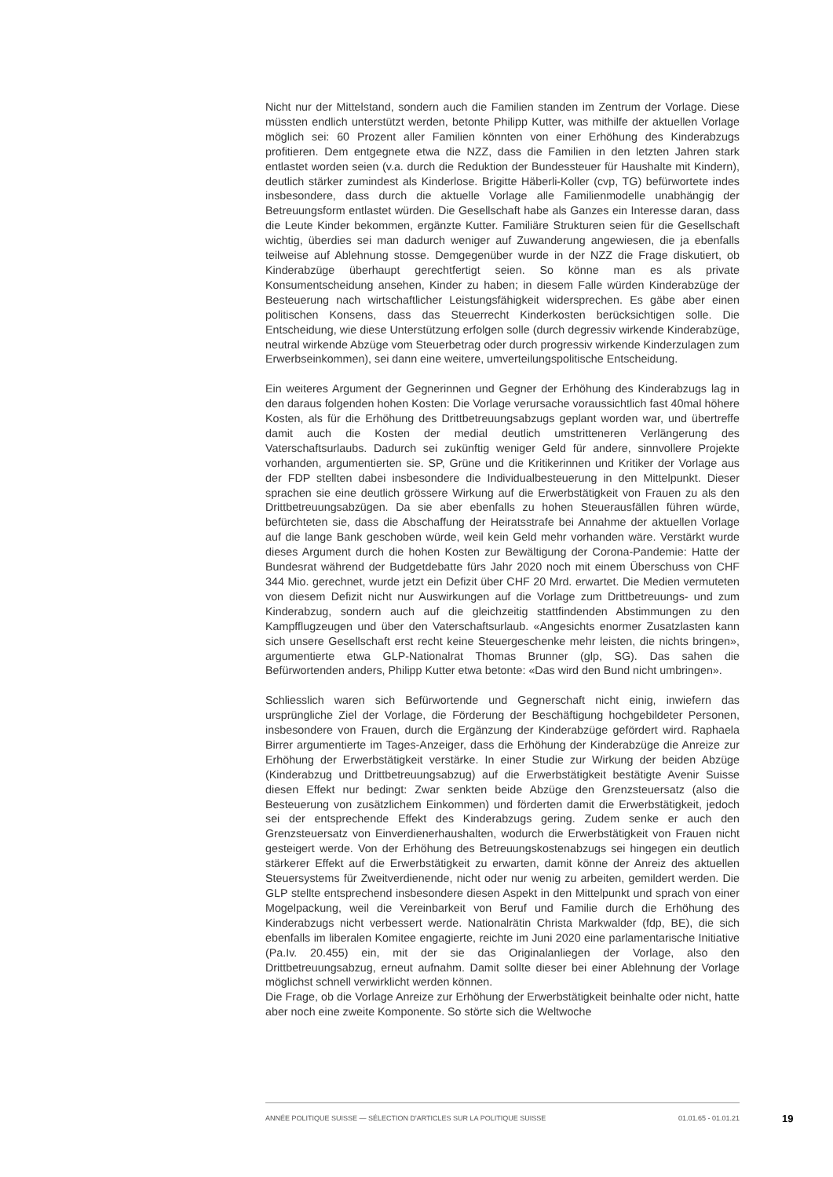Nicht nur der Mittelstand, sondern auch die Familien standen im Zentrum der Vorlage. Diese müssten endlich unterstützt werden, betonte Philipp Kutter, was mithilfe der aktuellen Vorlage möglich sei: 60 Prozent aller Familien könnten von einer Erhöhung des Kinderabzugs profitieren. Dem entgegnete etwa die NZZ, dass die Familien in den letzten Jahren stark entlastet worden seien (v.a. durch die Reduktion der Bundessteuer für Haushalte mit Kindern), deutlich stärker zumindest als Kinderlose. Brigitte Häberli-Koller (cvp, TG) befürwortete indes insbesondere, dass durch die aktuelle Vorlage alle Familienmodelle unabhängig der Betreuungsform entlastet würden. Die Gesellschaft habe als Ganzes ein Interesse daran, dass die Leute Kinder bekommen, ergänzte Kutter. Familiäre Strukturen seien für die Gesellschaft wichtig, überdies sei man dadurch weniger auf Zuwanderung angewiesen, die ja ebenfalls teilweise auf Ablehnung stosse. Demgegenüber wurde in der NZZ die Frage diskutiert, ob Kinderabzüge überhaupt gerechtfertigt seien. So könne man es als private Konsumentscheidung ansehen, Kinder zu haben; in diesem Falle würden Kinderabzüge der Besteuerung nach wirtschaftlicher Leistungsfähigkeit widersprechen. Es gäbe aber einen politischen Konsens, dass das Steuerrecht Kinderkosten berücksichtigen solle. Die Entscheidung, wie diese Unterstützung erfolgen solle (durch degressiv wirkende Kinderabzüge, neutral wirkende Abzüge vom Steuerbetrag oder durch progressiv wirkende Kinderzulagen zum Erwerbseinkommen), sei dann eine weitere, umverteilungspolitische Entscheidung.
Ein weiteres Argument der Gegnerinnen und Gegner der Erhöhung des Kinderabzugs lag in den daraus folgenden hohen Kosten: Die Vorlage verursache voraussichtlich fast 40mal höhere Kosten, als für die Erhöhung des Drittbetreuungsabzugs geplant worden war, und übertreffe damit auch die Kosten der medial deutlich umstritteneren Verlängerung des Vaterschaftsurlaubs. Dadurch sei zukünftig weniger Geld für andere, sinnvollere Projekte vorhanden, argumentierten sie. SP, Grüne und die Kritikerinnen und Kritiker der Vorlage aus der FDP stellten dabei insbesondere die Individualbesteuerung in den Mittelpunkt. Dieser sprachen sie eine deutlich grössere Wirkung auf die Erwerbstätigkeit von Frauen zu als den Drittbetreuungsabzügen. Da sie aber ebenfalls zu hohen Steuerausfällen führen würde, befürchteten sie, dass die Abschaffung der Heiratsstrafe bei Annahme der aktuellen Vorlage auf die lange Bank geschoben würde, weil kein Geld mehr vorhanden wäre. Verstärkt wurde dieses Argument durch die hohen Kosten zur Bewältigung der Corona-Pandemie: Hatte der Bundesrat während der Budgetdebatte fürs Jahr 2020 noch mit einem Überschuss von CHF 344 Mio. gerechnet, wurde jetzt ein Defizit über CHF 20 Mrd. erwartet. Die Medien vermuteten von diesem Defizit nicht nur Auswirkungen auf die Vorlage zum Drittbetreuungs- und zum Kinderabzug, sondern auch auf die gleichzeitig stattfindenden Abstimmungen zu den Kampfflugzeugen und über den Vaterschaftsurlaub. «Angesichts enormer Zusatzlasten kann sich unsere Gesellschaft erst recht keine Steuergeschenke mehr leisten, die nichts bringen», argumentierte etwa GLP-Nationalrat Thomas Brunner (glp, SG). Das sahen die Befürwortenden anders, Philipp Kutter etwa betonte: «Das wird den Bund nicht umbringen».
Schliesslich waren sich Befürwortende und Gegnerschaft nicht einig, inwiefern das ursprüngliche Ziel der Vorlage, die Förderung der Beschäftigung hochgebildeter Personen, insbesondere von Frauen, durch die Ergänzung der Kinderabzüge gefördert wird. Raphaela Birrer argumentierte im Tages-Anzeiger, dass die Erhöhung der Kinderabzüge die Anreize zur Erhöhung der Erwerbstätigkeit verstärke. In einer Studie zur Wirkung der beiden Abzüge (Kinderabzug und Drittbetreuungsabzug) auf die Erwerbstätigkeit bestätigte Avenir Suisse diesen Effekt nur bedingt: Zwar senkten beide Abzüge den Grenzsteuersatz (also die Besteuerung von zusätzlichem Einkommen) und förderten damit die Erwerbstätigkeit, jedoch sei der entsprechende Effekt des Kinderabzugs gering. Zudem senke er auch den Grenzsteuersatz von Einverdienerhaushalten, wodurch die Erwerbstätigkeit von Frauen nicht gesteigert werde. Von der Erhöhung des Betreuungskostenabzugs sei hingegen ein deutlich stärkerer Effekt auf die Erwerbstätigkeit zu erwarten, damit könne der Anreiz des aktuellen Steuersystems für Zweitverdienende, nicht oder nur wenig zu arbeiten, gemildert werden. Die GLP stellte entsprechend insbesondere diesen Aspekt in den Mittelpunkt und sprach von einer Mogelpackung, weil die Vereinbarkeit von Beruf und Familie durch die Erhöhung des Kinderabzugs nicht verbessert werde. Nationalrätin Christa Markwalder (fdp, BE), die sich ebenfalls im liberalen Komitee engagierte, reichte im Juni 2020 eine parlamentarische Initiative (Pa.Iv. 20.455) ein, mit der sie das Originalanliegen der Vorlage, also den Drittbetreuungsabzug, erneut aufnahm. Damit sollte dieser bei einer Ablehnung der Vorlage möglichst schnell verwirklicht werden können.
Die Frage, ob die Vorlage Anreize zur Erhöhung der Erwerbstätigkeit beinhalte oder nicht, hatte aber noch eine zweite Komponente. So störte sich die Weltwoche
ANNÉE POLITIQUE SUISSE — SÉLECTION D'ARTICLES SUR LA POLITIQUE SUISSE 01.01.65 - 01.01.21
19